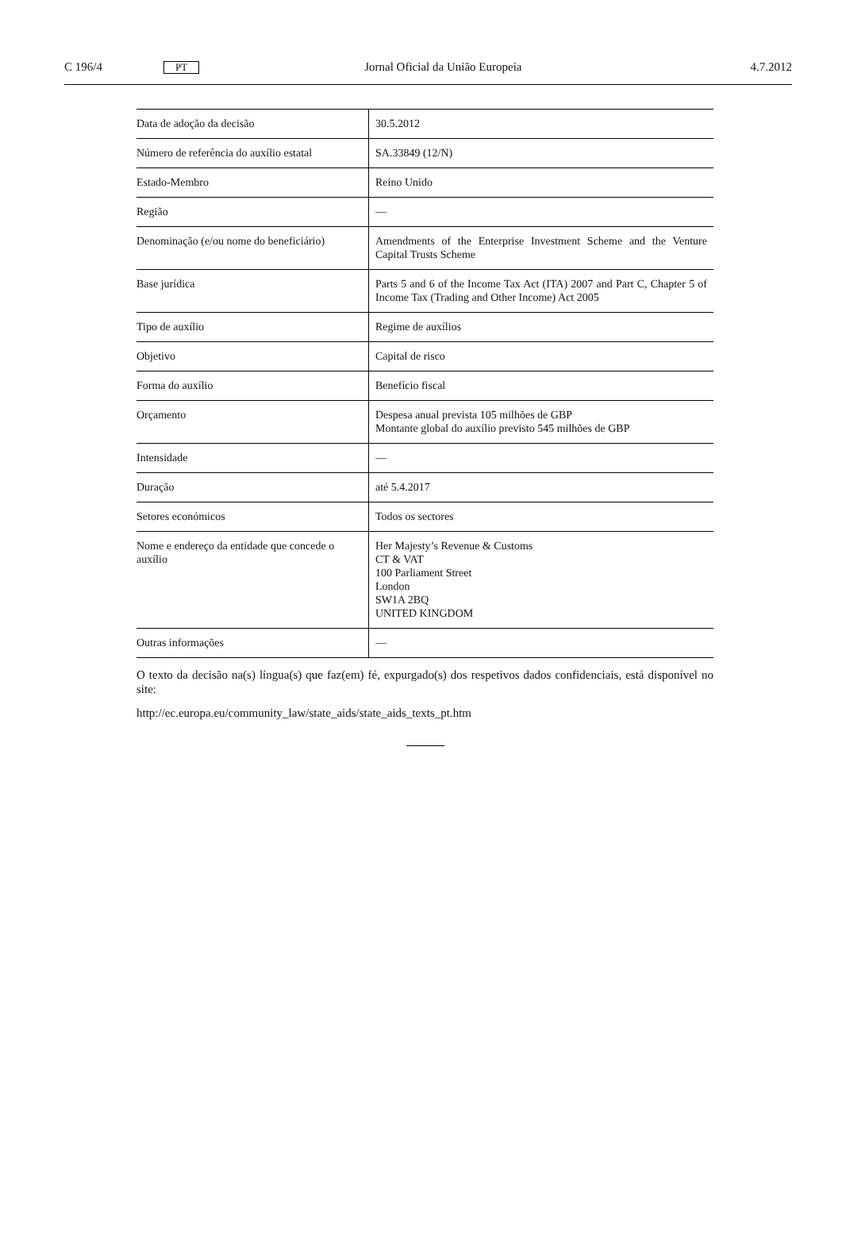C 196/4
PT
Jornal Oficial da União Europeia
4.7.2012
| Data de adoção da decisão | 30.5.2012 |
| Número de referência do auxílio estatal | SA.33849 (12/N) |
| Estado-Membro | Reino Unido |
| Região | — |
| Denominação (e/ou nome do beneficiário) | Amendments of the Enterprise Investment Scheme and the Venture Capital Trusts Scheme |
| Base jurídica | Parts 5 and 6 of the Income Tax Act (ITA) 2007 and Part C, Chapter 5 of Income Tax (Trading and Other Income) Act 2005 |
| Tipo de auxílio | Regime de auxílios |
| Objetivo | Capital de risco |
| Forma do auxílio | Benefício fiscal |
| Orçamento | Despesa anual prevista 105 milhões de GBP Montante global do auxílio previsto 545 milhões de GBP |
| Intensidade | — |
| Duração | até 5.4.2017 |
| Setores económicos | Todos os sectores |
| Nome e endereço da entidade que concede o auxílio | Her Majesty’s Revenue & Customs CT & VAT 100 Parliament Street London SW1A 2BQ UNITED KINGDOM |
| Outras informações | — |
O texto da decisão na(s) língua(s) que faz(em) fé, expurgado(s) dos respetivos dados confidenciais, está disponível no site:
http://ec.europa.eu/community_law/state_aids/state_aids_texts_pt.htm